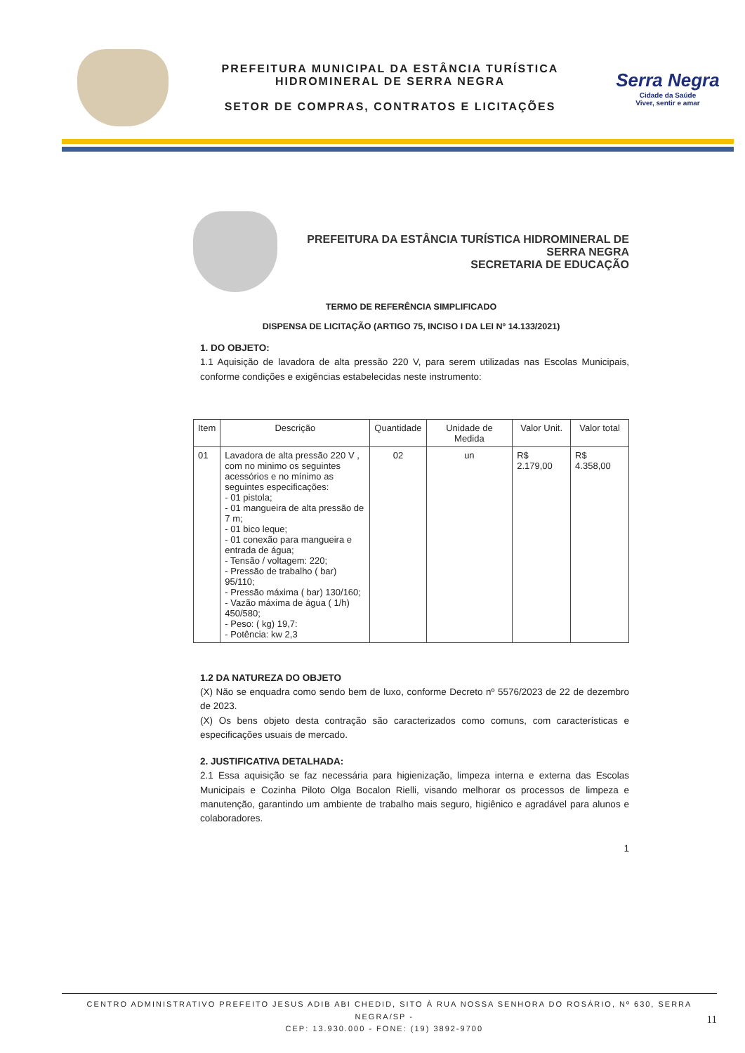PREFEITURA MUNICIPAL DA ESTÂNCIA TURÍSTICA
HIDROMINERAL DE SERRA NEGRA
SETOR DE COMPRAS, CONTRATOS E LICITAÇÕES
Serra Negra
Cidade da Saúde
Viver, sentir e amar
PREFEITURA DA ESTÂNCIA TURÍSTICA HIDROMINERAL DE SERRA NEGRA
SECRETARIA DE EDUCAÇÃO
TERMO DE REFERÊNCIA SIMPLIFICADO
DISPENSA DE LICITAÇÃO (ARTIGO 75, INCISO I DA LEI Nº 14.133/2021)
1. DO OBJETO:
1.1 Aquisição de lavadora de alta pressão 220 V, para serem utilizadas nas Escolas Municipais, conforme condições e exigências estabelecidas neste instrumento:
| Item | Descrição | Quantidade | Unidade de Medida | Valor Unit. | Valor total |
| --- | --- | --- | --- | --- | --- |
| 01 | Lavadora de alta pressão 220 V , com no minimo os seguintes acessórios e no mínimo as seguintes especificações: - 01 pistola; - 01 mangueira de alta pressão de 7 m; - 01 bico leque; - 01 conexão para mangueira e entrada de água; - Tensão / voltagem: 220; - Pressão de trabalho ( bar) 95/110; - Pressão máxima ( bar) 130/160; - Vazão máxima de água ( 1/h) 450/580; - Peso: ( kg) 19,7: - Potência: kw 2,3 | 02 | un | R$ 2.179,00 | R$ 4.358,00 |
1.2 DA NATUREZA DO OBJETO
(X) Não se enquadra como sendo bem de luxo, conforme Decreto nº 5576/2023 de 22 de dezembro de 2023.
(X) Os bens objeto desta contração são caracterizados como comuns, com características e especificações usuais de mercado.
2. JUSTIFICATIVA DETALHADA:
2.1 Essa aquisição se faz necessária para higienização, limpeza interna e externa das Escolas Municipais e Cozinha Piloto Olga Bocalon Rielli, visando melhorar os processos de limpeza e manutenção, garantindo um ambiente de trabalho mais seguro, higiênico e agradável para alunos e colaboradores.
1
CENTRO ADMINISTRATIVO PREFEITO JESUS ADIB ABI CHEDID, SITO À RUA NOSSA SENHORA DO ROSÁRIO, Nº 630, SERRA NEGRA/SP - 11
CEP: 13.930.000 - FONE: (19) 3892-9700